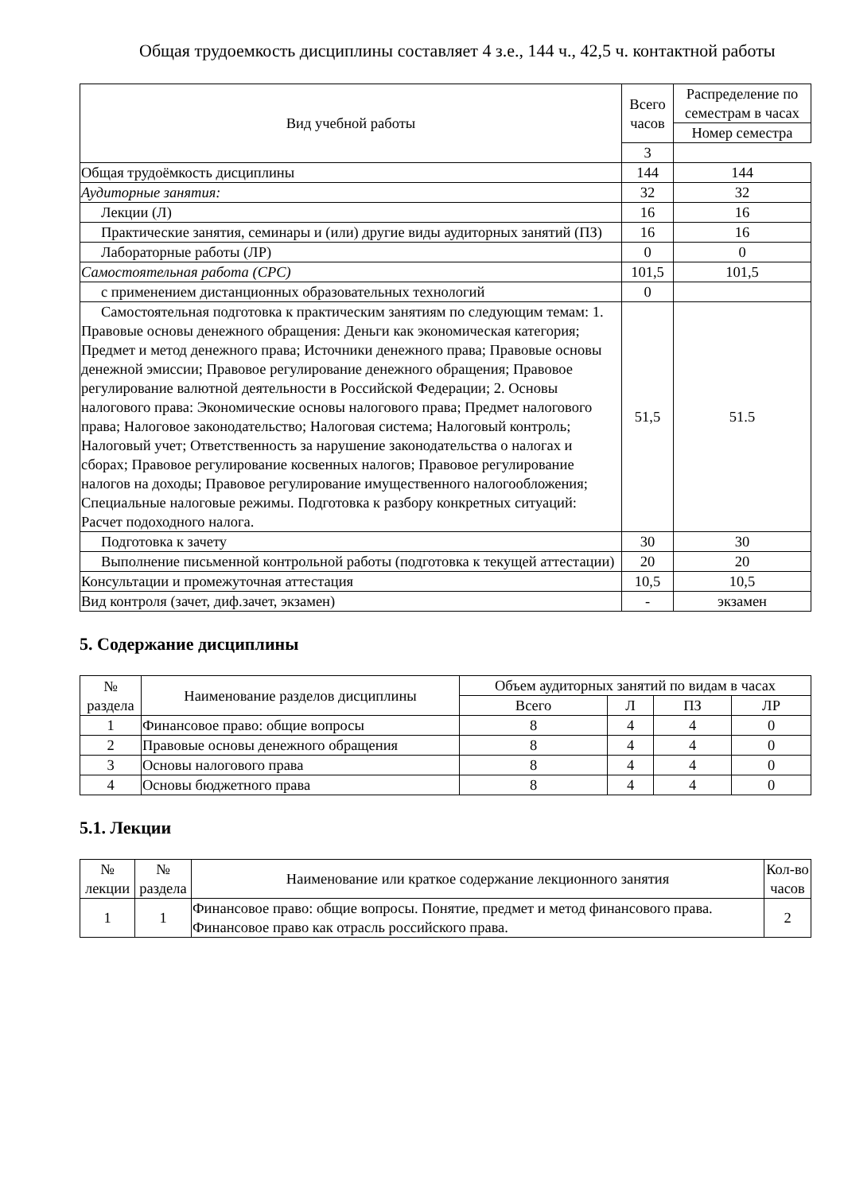Общая трудоемкость дисциплины составляет 4 з.е., 144 ч., 42,5 ч. контактной работы
| Вид учебной работы | Всего часов | Распределение по семестрам в часах |
| --- | --- | --- |
| | | Номер семестра |
| | 3 | |
| Общая трудоёмкость дисциплины | 144 | 144 |
| Аудиторные занятия: | 32 | 32 |
| Лекции (Л) | 16 | 16 |
| Практические занятия, семинары и (или) другие виды аудиторных занятий (ПЗ) | 16 | 16 |
| Лабораторные работы (ЛР) | 0 | 0 |
| Самостоятельная работа (СРС) | 101,5 | 101,5 |
| с применением дистанционных образовательных технологий | 0 | |
| Самостоятельная подготовка к практическим занятиям по следующим темам: 1. Правовые основы денежного обращения: Деньги как экономическая категория; Предмет и метод денежного права; Источники денежного права; Правовые основы денежной эмиссии; Правовое регулирование денежного обращения; Правовое регулирование валютной деятельности в Российской Федерации; 2. Основы налогового права: Экономические основы налогового права; Предмет налогового права; Налоговое законодательство; Налоговая система; Налоговый контроль; Налоговый учет; Ответственность за нарушение законодательства о налогах и сборах; Правовое регулирование косвенных налогов; Правовое регулирование налогов на доходы; Правовое регулирование имущественного налогообложения; Специальные налоговые режимы. Подготовка к разбору конкретных ситуаций: Расчет подоходного налога. | 51,5 | 51.5 |
| Подготовка к зачету | 30 | 30 |
| Выполнение письменной контрольной работы (подготовка к текущей аттестации) | 20 | 20 |
| Консультации и промежуточная аттестация | 10,5 | 10,5 |
| Вид контроля (зачет, диф.зачет, экзамен) | - | экзамен |
5. Содержание дисциплины
| № раздела | Наименование разделов дисциплины | Объем аудиторных занятий по видам в часах | | | |
| --- | --- | --- | --- | --- | --- |
| | | Всего | Л | ПЗ | ЛР |
| 1 | Финансовое право: общие вопросы | 8 | 4 | 4 | 0 |
| 2 | Правовые основы денежного обращения | 8 | 4 | 4 | 0 |
| 3 | Основы налогового права | 8 | 4 | 4 | 0 |
| 4 | Основы бюджетного права | 8 | 4 | 4 | 0 |
5.1. Лекции
| № лекции | № раздела | Наименование или краткое содержание лекционного занятия | Кол-во часов |
| --- | --- | --- | --- |
| 1 | 1 | Финансовое право: общие вопросы. Понятие, предмет и метод финансового права. Финансовое право как отрасль российского права. | 2 |